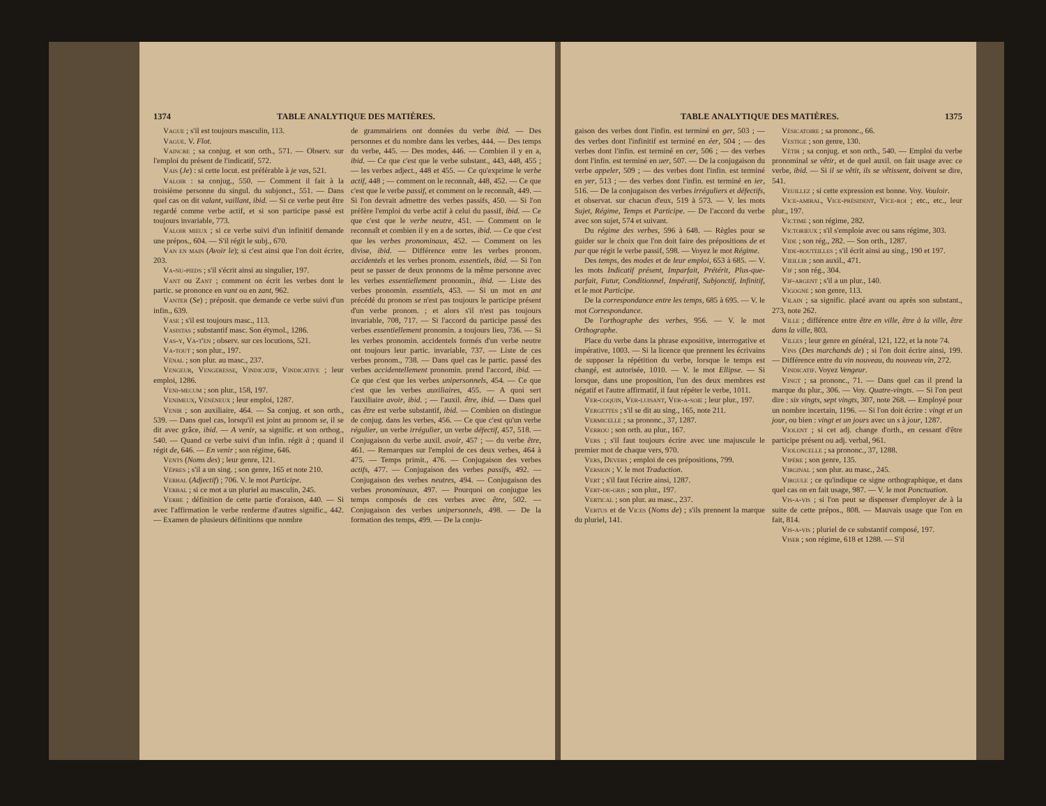1374 TABLE ANALYTIQUE DES MATIÈRES.
Vague ; s'il est toujours masculin, 113.
Vague. V. Flot.
Vaincre ; sa conjug. et son orth., 571. — Observ. sur l'emploi du présent de l'indicatif, 572.
Vais (Je) : si cette locut. est préférable à je vas, 521.
Valoir : sa conjug., 550. — Comment il fait à la troisième personne du singul. du subjonct., 551. — Dans quel cas on dit valant, vaillant, ibid. — Si ce verbe peut être regardé comme verbe actif, et si son participe passé est toujours invariable, 773.
Valoir mieux ; si ce verbe suivi d'un infinitif demande une prépos., 604. — S'il régit le subj., 670.
Van en main (Avoir le); si c'est ainsi que l'on doit écrire, 203.
Va-nu-pieds ; s'il s'écrit ainsi au singulier, 197.
Vant ou Zant ; comment on écrit les verbes dont le partic. se prononce en vant ou en zant, 962.
Vanter (Se) ; préposit. que demande ce verbe suivi d'un infin., 639.
Vase ; s'il est toujours masc., 113.
Vasistas ; substantif masc. Son étymol., 1286.
Vas-y, Va-t'en ; observ. sur ces locutions, 521.
Va-tout ; son plur., 197.
Vénal ; son plur. au masc., 237.
Vengeur, Vengeresse, Vindicatif, Vindicative ; leur emploi, 1286.
Veni-mecum ; son plur., 158, 197.
Venimeux, Vénéneux ; leur emploi, 1287.
Venir ; son auxiliaire, 464. — Sa conjug. et son orth., 539. — Dans quel cas, lorsqu'il est joint au pronom se, il se dit avec grâce, ibid. — A venir, sa signific. et son orthog., 540. — Quand ce verbe suivi d'un infin. régit à ; quand il régit de, 646. — En venir ; son régime, 646.
Vents (Noms des) ; leur genre, 121.
Vêpres ; s'il a un sing. ; son genre, 165 et note 210.
Verbal (Adjectif) ; 706. V. le mot Participe.
Verbal ; si ce mot a un pluriel au masculin, 245.
Verbe ; définition de cette partie d'oraison, 440. — Si avec l'affirmation le verbe renferme d'autres signific., 442. — Examen de plusieurs définitions que nombre
de grammairiens ont données du verbe ibid. — Des personnes et du nombre dans les verbes, 444. — Des temps du verbe, 445. — Des modes, 446. — Combien il y en a, ibid. — Ce que c'est que le verbe substant., 443, 448, 455 ; — les verbes adject., 448 et 455. — Ce qu'exprime le verbe actif, 448 ; — comment on le reconnaît, 448, 452. — Ce que c'est que le verbe passif, et comment on le reconnaît, 449. — Si l'on devrait admettre des verbes passifs, 450. — Si l'on préfère l'emploi du verbe actif à celui du passif, ibid. — Ce que c'est que le verbe neutre, 451. — Comment on le reconnaît et combien il y en a de sortes, ibid. — Ce que c'est que les verbes pronominaux, 452. — Comment on les divise, ibid. — Différence entre les verbes pronom. accidentels et les verbes pronom. essentiels, ibid. — Si l'on peut se passer de deux pronoms de la même personne avec les verbes essentiellement pronomin., ibid. — Liste des verbes pronomin. essentiels, 453. — Si un mot en ant précédé du pronom se n'est pas toujours le participe présent d'un verbe pronom. ; et alors s'il n'est pas toujours invariable, 708, 717. — Si l'accord du participe passé des verbes essentiellement pronomin. a toujours lieu, 736. — Si les verbes pronomin. accidentels formés d'un verbe neutre ont toujours leur partic. invariable, 737. — Liste de ces verbes pronom., 738. — Dans quel cas le partic. passé des verbes accidentellement pronomin. prend l'accord, ibid. — Ce que c'est que les verbes unipersonnels, 454. — Ce que c'est que les verbes auxiliaires, 455. — A quoi sert l'auxiliaire avoir, ibid. ; — l'auxil. être, ibid. — Dans quel cas être est verbe substantif, ibid. — Combien on distingue de conjug. dans les verbes, 456. — Ce que c'est qu'un verbe régulier, un verbe irrégulier, un verbe défectif, 457, 518. — Conjugaison du verbe auxil. avoir, 457 ; — du verbe être, 461. — Remarques sur l'emploi de ces deux verbes, 464 à 475. — Temps primit., 476. — Conjugaison des verbes actifs, 477. — Conjugaison des verbes passifs, 492. — Conjugaison des verbes neutres, 494. — Conjugaison des verbes pronominaux, 497. — Pourquoi on conjugue les temps composés de ces verbes avec être, 502. — Conjugaison des verbes unipersonnels, 498. — De la formation des temps, 499. — De la conju-
TABLE ANALYTIQUE DES MATIÈRES. 1375
gaison des verbes dont l'infin. est terminé en ger, 503 ; — des verbes dont l'infinitif est terminé en éer, 504 ; — des verbes dont l'infin. est terminé en cer, 506 ; — des verbes dont l'infin. est terminé en uer, 507. — De la conjugaison du verbe appeler, 509 ; — des verbes dont l'infin. est terminé en yer, 513 ; — des verbes dont l'infin. est terminé en ier, 516. — De la conjugaison des verbes irréguliers et défectifs, et observat. sur chacun d'eux, 519 à 573. — V. les mots Sujet, Régime, Temps et Participe. — De l'accord du verbe avec son sujet, 574 et suivant.
Du régime des verbes, 596 à 648. — Règles pour se guider sur le choix que l'on doit faire des prépositions de et par que régit le verbe passif, 598. — Voyez le mot Régime.
Des temps, des modes et de leur emploi, 653 à 685. — V. les mots Indicatif présent, Imparfait, Prétérit, Plus-que-parfait, Futur, Conditionnel, Impératif, Subjonctif, Infinitif, et le mot Participe.
De la correspondance entre les temps, 685 à 695. — V. le mot Correspondance.
De l'orthographe des verbes, 956. — V. le mot Orthographe.
Place du verbe dans la phrase expositive, interrogative et impérative, 1003. — Si la licence que prennent les écrivains de supposer la répétition du verbe, lorsque le temps est changé, est autorisée, 1010. — V. le mot Ellipse. — Si lorsque, dans une proposition, l'un des deux membres est négatif et l'autre affirmatif, il faut répéter le verbe, 1011.
Ver-coquin, Ver-luisant, Ver-a-soie ; leur plur., 197.
Vergettes ; s'il se dit au sing., 165, note 211.
Vermicelle ; sa prononc., 37, 1287.
Verrou ; son orth. au plur., 167.
Vers ; s'il faut toujours écrire avec une majuscule le premier mot de chaque vers, 970.
Vers, Devers ; emploi de ces prépositions, 799.
Version ; V. le mot Traduction.
Vert ; s'il faut l'écrire ainsi, 1287.
Vert-de-gris ; son plur., 197.
Vertical ; son plur. au masc., 237.
Vertus et de Vices (Noms de) ; s'ils prennent la marque du pluriel, 141.
Vésicatoire ; sa prononc., 66.
Vestige ; son genre, 130.
Vêtir ; sa conjug. et son orth., 540. — Emploi du verbe pronominal se vêtir, et de quel auxil. on fait usage avec ce verbe, ibid. — Si il se vêtit, ils se vêtissent, doivent se dire, 541.
Veuillez ; si cette expression est bonne. Voy. Vouloir.
Vice-amiral, Vice-président, Vice-roi ; etc., etc., leur plur., 197.
Victime ; son régime, 282.
Victorieux ; s'il s'emploie avec ou sans régime, 303.
Vide ; son rég., 282. — Son orth., 1287.
Vide-bouteilles ; s'il écrit ainsi au sing., 190 et 197.
Vieillir ; son auxil., 471.
Vif ; son rég., 304.
Vif-argent ; s'il a un plur., 140.
Vigogne ; son genre, 113.
Vilain ; sa signific. placé avant ou après son substant., 273, note 262.
Ville ; différence entre être en ville, être à la ville, être dans la ville, 803.
Villes ; leur genre en général, 121, 122, et la note 74.
Vins (Des marchands de) ; si l'on doit écrire ainsi, 199. — Différence entre du vin nouveau, du nouveau vin, 272.
Vindicatif. Voyez Vengeur.
Vingt ; sa prononc., 71. — Dans quel cas il prend la marque du plur., 306. — Voy. Quatre-vingts. — Si l'on peut dire : six vingts, sept vingts, 307, note 268. — Employé pour un nombre incertain, 1196. — Si l'on doit écrire : vingt et un jour, ou bien : vingt et un jours avec un s à jour, 1287.
Violent ; si cet adj. change d'orth., en cessant d'être participe présent ou adj. verbal, 961.
Violoncelle ; sa prononc., 37, 1288.
Vipère ; son genre, 135.
Virginal ; son plur. au masc., 245.
Virgule ; ce qu'indique ce signe orthographique, et dans quel cas on en fait usage, 987. — V. le mot Ponctuation.
Vis-a-vis ; si l'on peut se dispenser d'employer de à la suite de cette prépos., 808. — Mauvais usage que l'on en fait, 814.
Vis-a-vis ; pluriel de ce substantif composé, 197.
Viser ; son régime, 618 et 1288. — S'il